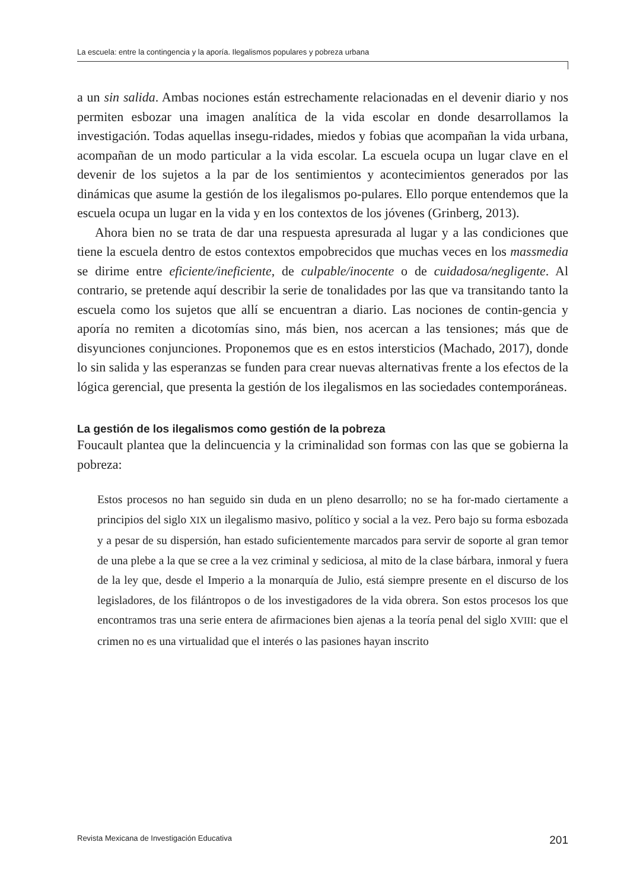La escuela: entre la contingencia y la aporía. Ilegalismos populares y pobreza urbana
a un sin salida. Ambas nociones están estrechamente relacionadas en el devenir diario y nos permiten esbozar una imagen analítica de la vida escolar en donde desarrollamos la investigación. Todas aquellas insegu-ridades, miedos y fobias que acompañan la vida urbana, acompañan de un modo particular a la vida escolar. La escuela ocupa un lugar clave en el devenir de los sujetos a la par de los sentimientos y acontecimientos generados por las dinámicas que asume la gestión de los ilegalismos po-pulares. Ello porque entendemos que la escuela ocupa un lugar en la vida y en los contextos de los jóvenes (Grinberg, 2013).
Ahora bien no se trata de dar una respuesta apresurada al lugar y a las condiciones que tiene la escuela dentro de estos contextos empobrecidos que muchas veces en los massmedia se dirime entre eficiente/ineficiente, de culpable/inocente o de cuidadosa/negligente. Al contrario, se pretende aquí describir la serie de tonalidades por las que va transitando tanto la escuela como los sujetos que allí se encuentran a diario. Las nociones de contin-gencia y aporía no remiten a dicotomías sino, más bien, nos acercan a las tensiones; más que de disyunciones conjunciones. Proponemos que es en estos intersticios (Machado, 2017), donde lo sin salida y las esperanzas se funden para crear nuevas alternativas frente a los efectos de la lógica gerencial, que presenta la gestión de los ilegalismos en las sociedades contemporáneas.
La gestión de los ilegalismos como gestión de la pobreza
Foucault plantea que la delincuencia y la criminalidad son formas con las que se gobierna la pobreza:
Estos procesos no han seguido sin duda en un pleno desarrollo; no se ha for-mado ciertamente a principios del siglo XIX un ilegalismo masivo, político y social a la vez. Pero bajo su forma esbozada y a pesar de su dispersión, han estado suficientemente marcados para servir de soporte al gran temor de una plebe a la que se cree a la vez criminal y sediciosa, al mito de la clase bárbara, inmoral y fuera de la ley que, desde el Imperio a la monarquía de Julio, está siempre presente en el discurso de los legisladores, de los filántropos o de los investigadores de la vida obrera. Son estos procesos los que encontramos tras una serie entera de afirmaciones bien ajenas a la teoría penal del siglo XVIII: que el crimen no es una virtualidad que el interés o las pasiones hayan inscrito
Revista Mexicana de Investigación Educativa 201